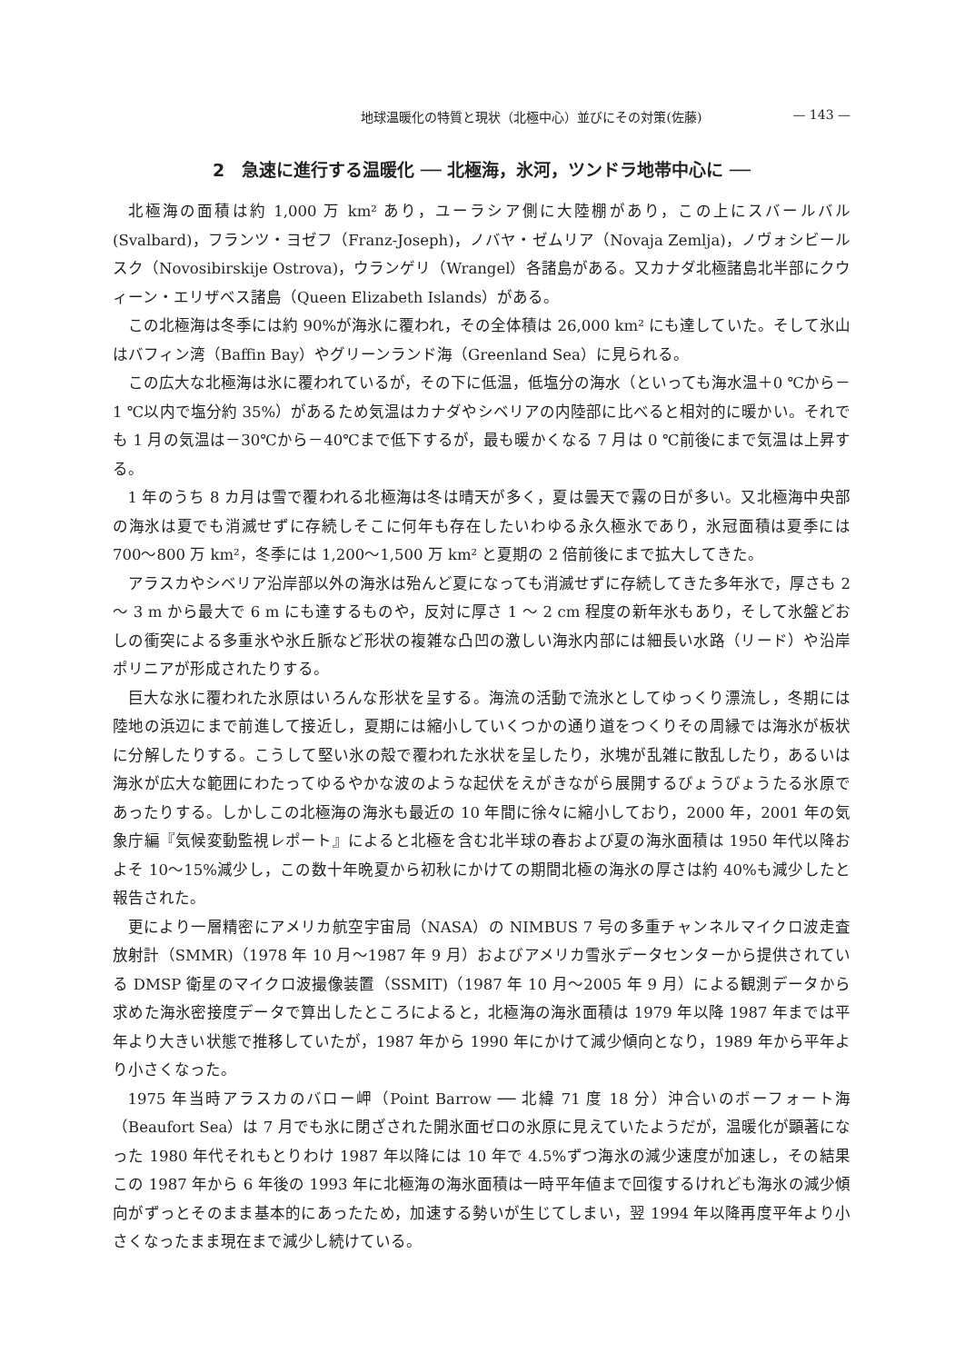地球温暖化の特質と現状（北極中心）並びにその対策(佐藤) — 143 —
2　急速に進行する温暖化 ── 北極海，氷河，ツンドラ地帯中心に ──
北極海の面積は約 1,000 万 km² あり，ユーラシア側に大陸棚があり，この上にスバールバル (Svalbard)，フランツ・ヨゼフ（Franz-Joseph)，ノバヤ・ゼムリア（Novaja Zemlja)，ノヴォシビールスク（Novosibirskije Ostrova)，ウランゲリ（Wrangel）各諸島がある。又カナダ北極諸島北半部にクウィーン・エリザベス諸島（Queen Elizabeth Islands）がある。
この北極海は冬季には約 90%が海氷に覆われ，その全体積は 26,000 km² にも達していた。そして氷山はバフィン湾（Baffin Bay）やグリーンランド海（Greenland Sea）に見られる。
この広大な北極海は氷に覆われているが，その下に低温，低塩分の海水（といっても海水温＋0 ℃から－1 ℃以内で塩分約 35%）があるため気温はカナダやシベリアの内陸部に比べると相対的に暖かい。それでも 1 月の気温は－30℃から－40℃まで低下するが，最も暖かくなる 7 月は 0 ℃前後にまで気温は上昇する。
1 年のうち 8 カ月は雪で覆われる北極海は冬は晴天が多く，夏は曇天で霧の日が多い。又北極海中央部の海氷は夏でも消滅せずに存続しそこに何年も存在したいわゆる永久極氷であり，氷冠面積は夏季には 700～800 万 km²，冬季には 1,200～1,500 万 km² と夏期の 2 倍前後にまで拡大してきた。
アラスカやシベリア沿岸部以外の海氷は殆んど夏になっても消滅せずに存続してきた多年氷で，厚さも 2 ～ 3 m から最大で 6 m にも達するものや，反対に厚さ 1 ～ 2 cm 程度の新年氷もあり，そして氷盤どおしの衝突による多重氷や氷丘脈など形状の複雑な凸凹の激しい海氷内部には細長い水路（リード）や沿岸ポリニアが形成されたりする。
巨大な氷に覆われた氷原はいろんな形状を呈する。海流の活動で流氷としてゆっくり漂流し，冬期には陸地の浜辺にまで前進して接近し，夏期には縮小していくつかの通り道をつくりその周縁では海氷が板状に分解したりする。こうして堅い氷の殻で覆われた氷状を呈したり，氷塊が乱雑に散乱したり，あるいは海氷が広大な範囲にわたってゆるやかな波のような起伏をえがきながら展開するびょうびょうたる氷原であったりする。しかしこの北極海の海氷も最近の 10 年間に徐々に縮小しており，2000 年，2001 年の気象庁編『気候変動監視レポート』によると北極を含む北半球の春および夏の海氷面積は 1950 年代以降およそ 10～15%減少し，この数十年晩夏から初秋にかけての期間北極の海氷の厚さは約 40%も減少したと報告された。
更により一層精密にアメリカ航空宇宙局（NASA）の NIMBUS 7 号の多重チャンネルマイクロ波走査放射計（SMMR)（1978 年 10 月～1987 年 9 月）およびアメリカ雪氷データセンターから提供されている DMSP 衛星のマイクロ波撮像装置（SSMIT)（1987 年 10 月～2005 年 9 月）による観測データから求めた海氷密接度データで算出したところによると，北極海の海氷面積は 1979 年以降 1987 年までは平年より大きい状態で推移していたが，1987 年から 1990 年にかけて減少傾向となり，1989 年から平年より小さくなった。
1975 年当時アラスカのバロー岬（Point Barrow ── 北緯 71 度 18 分）沖合いのボーフォート海（Beaufort Sea）は 7 月でも氷に閉ざされた開氷面ゼロの氷原に見えていたようだが，温暖化が顕著になった 1980 年代それもとりわけ 1987 年以降には 10 年で 4.5%ずつ海氷の減少速度が加速し，その結果この 1987 年から 6 年後の 1993 年に北極海の海氷面積は一時平年値まで回復するけれども海氷の減少傾向がずっとそのまま基本的にあったため，加速する勢いが生じてしまい，翌 1994 年以降再度平年より小さくなったまま現在まで減少し続けている。